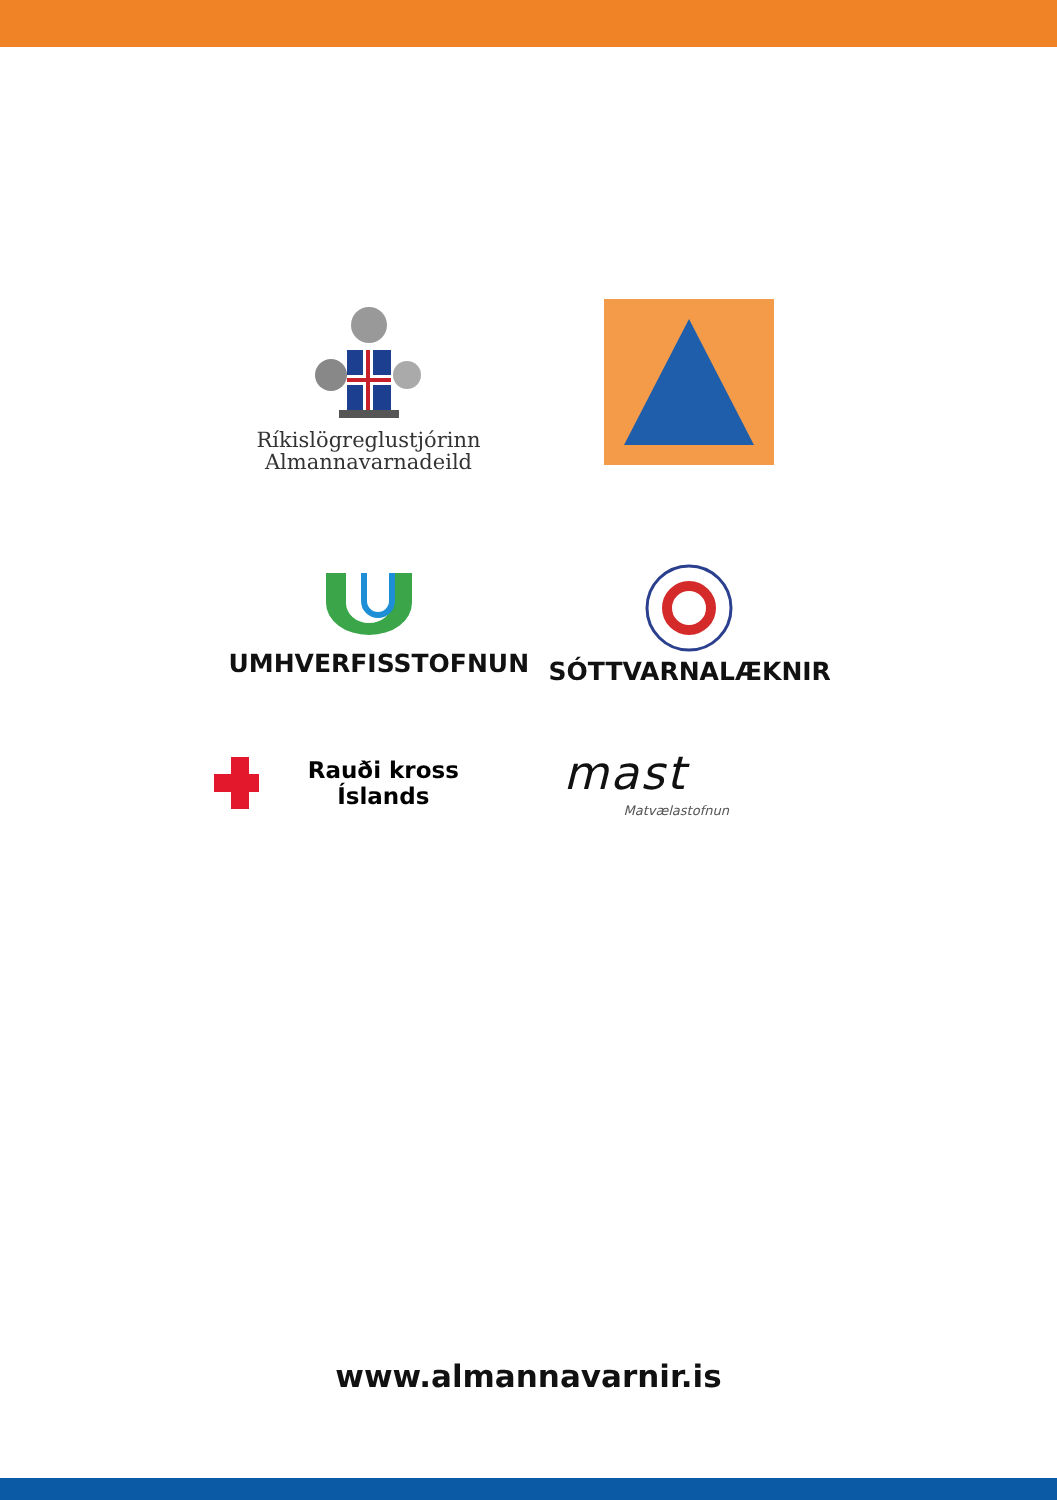Ríkislögreglustjórinn
Almannavarnadeild
UMHVERFISSTOFNUN
SÓTTVARNALÆKNIR
Rauði kross Íslands
mast
Matvælastofnun
www.almannavarnir.is